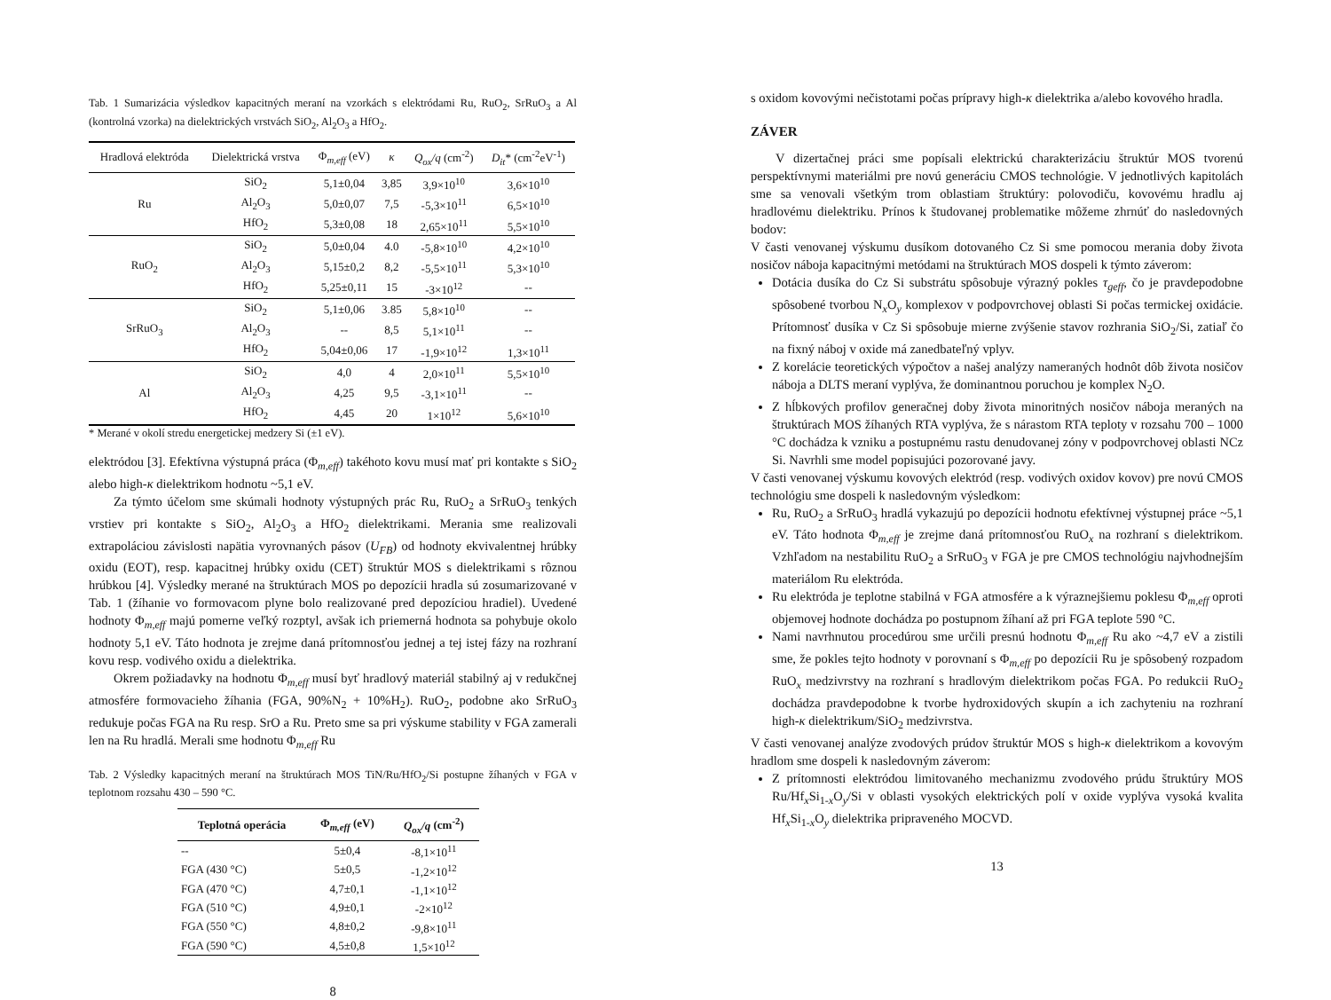Tab. 1 Sumarizácia výsledkov kapacitných meraní na vzorkách s elektródami Ru, RuO<sub>2</sub>, SrRuO<sub>3</sub> a Al (kontrolná vzorka) na dielektrických vrstvách SiO<sub>2</sub>, Al<sub>2</sub>O<sub>3</sub> a HfO<sub>2</sub>.
| Hradlová elektróda | Dielektrická vrstva | Φ<sub>m,eff</sub> (eV) | κ | Q<sub>ox</sub>/q (cm<sup>-2</sup>) | D<sub>it</sub> * (cm<sup>-2</sup>eV<sup>-1</sup>) |
| --- | --- | --- | --- | --- | --- |
| Ru | SiO<sub>2</sub> | 5,1±0,04 | 3,85 | 3,9×10<sup>10</sup> | 3,6×10<sup>10</sup> |
| | Al<sub>2</sub>O<sub>3</sub> | 5,0±0,07 | 7,5 | -5,3×10<sup>11</sup> | 6,5×10<sup>10</sup> |
| | HfO<sub>2</sub> | 5,3±0,08 | 18 | 2,65×10<sup>11</sup> | 5,5×10<sup>10</sup> |
| RuO<sub>2</sub> | SiO<sub>2</sub> | 5,0±0,04 | 4.0 | -5,8×10<sup>10</sup> | 4,2×10<sup>10</sup> |
| | Al<sub>2</sub>O<sub>3</sub> | 5,15±0,2 | 8,2 | -5,5×10<sup>11</sup> | 5,3×10<sup>10</sup> |
| | HfO<sub>2</sub> | 5,25±0,11 | 15 | -3×10<sup>12</sup> | -- |
| SrRuO<sub>3</sub> | SiO<sub>2</sub> | 5,1±0,06 | 3.85 | 5,8×10<sup>10</sup> | -- |
| | Al<sub>2</sub>O<sub>3</sub> | -- | 8,5 | 5,1×10<sup>11</sup> | -- |
| | HfO<sub>2</sub> | 5,04±0,06 | 17 | -1,9×10<sup>12</sup> | 1,3×10<sup>11</sup> |
| Al | SiO<sub>2</sub> | 4,0 | 4 | 2,0×10<sup>11</sup> | 5,5×10<sup>10</sup> |
| | Al<sub>2</sub>O<sub>3</sub> | 4,25 | 9,5 | -3,1×10<sup>11</sup> | -- |
| | HfO<sub>2</sub> | 4,45 | 20 | 1×10<sup>12</sup> | 5,6×10<sup>10</sup> |
* Merané v okolí stredu energetickej medzery Si (±1 eV).
elektródou [3]. Efektívna výstupná práca (Φ<sub>m,eff</sub>) takéhoto kovu musí mať pri kontakte s SiO<sub>2</sub> alebo high-κ dielektrikom hodnotu ~5,1 eV.
Za týmto účelom sme skúmali hodnoty výstupných prác Ru, RuO<sub>2</sub> a SrRuO<sub>3</sub> tenkých vrstiev pri kontakte s SiO<sub>2</sub>, Al<sub>2</sub>O<sub>3</sub> a HfO<sub>2</sub> dielektrikami. Merania sme realizovali extrapoláciou závislosti napätia vyrovnaných pásov (U<sub>FB</sub>) od hodnoty ekvivalentnej hrúbky oxidu (EOT), resp. kapacitnej hrúbky oxidu (CET) štruktúr MOS s dielektrikami s rôznou hrúbkou [4]. Výsledky merané na štruktúrach MOS po depozícii hradla sú zosumarizované v Tab. 1 (žíhanie vo formovacom plyne bolo realizované pred depozíciou hradiel). Uvedené hodnoty Φ<sub>m,eff</sub> majú pomerne veľký rozptyl, avšak ich priemerná hodnota sa pohybuje okolo hodnoty 5,1 eV. Táto hodnota je zrejme daná prítomnosťou jednej a tej istej fázy na rozhraní kovu resp. vodivého oxidu a dielektrika.
Okrem požiadavky na hodnotu Φ<sub>m,eff</sub> musí byť hradlový materiál stabilný aj v redukčnej atmosfére formovacieho žíhania (FGA, 90%N<sub>2</sub> + 10%H<sub>2</sub>). RuO<sub>2</sub>, podobne ako SrRuO<sub>3</sub> redukuje počas FGA na Ru resp. SrO a Ru. Preto sme sa pri výskume stability v FGA zamerali len na Ru hradlá. Merali sme hodnotu Φ<sub>m,eff</sub> Ru
Tab. 2 Výsledky kapacitných meraní na štruktúrach MOS TiN/Ru/HfO<sub>2</sub>/Si postupne žíhaných v FGA v teplotnom rozsahu 430 – 590 °C.
| Teplotná operácia | Φ<sub>m,eff</sub> (eV) | Q<sub>ox</sub>/q (cm<sup>-2</sup>) |
| --- | --- | --- |
| -- | 5±0,4 | -8,1×10<sup>11</sup> |
| FGA (430 °C) | 5±0,5 | -1,2×10<sup>12</sup> |
| FGA (470 °C) | 4,7±0,1 | -1,1×10<sup>12</sup> |
| FGA (510 °C) | 4,9±0,1 | -2×10<sup>12</sup> |
| FGA (550 °C) | 4,8±0,2 | -9,8×10<sup>11</sup> |
| FGA (590 °C) | 4,5±0,8 | 1,5×10<sup>12</sup> |
8
s oxidom kovovými nečistotami počas prípravy high-κ dielektrika a/alebo kovového hradla.
ZÁVER
V dizertačnej práci sme popísali elektrickú charakterizáciu štruktúr MOS tvorenú perspektívnymi materiálmi pre novú generáciu CMOS technológie. V jednotlivých kapitolách sme sa venovali všetkým trom oblastiam štruktúry: polovodiču, kovovému hradlu aj hradlovému dielektriku. Prínos k študovanej problematike môžeme zhrnúť do nasledovných bodov:
V časti venovanej výskumu dusíkom dotovaného Cz Si sme pomocou merania doby života nosičov náboja kapacitnými metódami na štruktúrach MOS dospeli k týmto záverom:
Dotácia dusíka do Cz Si substrátu spôsobuje výrazný pokles τ<sub>geff</sub>, čo je pravdepodobne spôsobené tvorbou N<sub>x</sub>O<sub>y</sub> komplexov v podpovrchovej oblasti Si počas termickej oxidácie. Prítomnosť dusíka v Cz Si spôsobuje mierne zvýšenie stavov rozhrania SiO<sub>2</sub>/Si, zatiaľ čo na fixný náboj v oxide má zanedbateľný vplyv.
Z korelácie teoretických výpočtov a našej analýzy nameraných hodnôt dôb života nosičov náboja a DLTS meraní vyplýva, že dominantnou poruchou je komplex N<sub>2</sub>O.
Z hĺbkových profilov generačnej doby života minoritných nosičov náboja meraných na štruktúrach MOS žíhaných RTA vyplýva, že s nárastom RTA teploty v rozsahu 700 – 1000 °C dochádza k vzniku a postupnému rastu denudovanej zóny v podpovrchovej oblasti NCz Si. Navrhli sme model popisujúci pozorované javy.
V časti venovanej výskumu kovových elektród (resp. vodivých oxidov kovov) pre novú CMOS technológiu sme dospeli k nasledovným výsledkom:
Ru, RuO<sub>2</sub> a SrRuO<sub>3</sub> hradlá vykazujú po depozícii hodnotu efektívnej výstupnej práce ~5,1 eV. Táto hodnota Φ<sub>m,eff</sub> je zrejme daná prítomnosťou RuO<sub>x</sub> na rozhraní s dielektrikom. Vzhľadom na nestabilitu RuO<sub>2</sub> a SrRuO<sub>3</sub> v FGA je pre CMOS technológiu najvhodnejším materiálom Ru elektróda.
Ru elektróda je teplotne stabilná v FGA atmosfére a k výraznejšiemu poklesu Φ<sub>m,eff</sub> oproti objemovej hodnote dochádza po postupnom žíhaní až pri FGA teplote 590 °C.
Nami navrhnutou procedúrou sme určili presnú hodnotu Φ<sub>m,eff</sub> Ru ako ~4,7 eV a zistili sme, že pokles tejto hodnoty v porovnaní s Φ<sub>m,eff</sub> po depozícii Ru je spôsobený rozpadom RuO<sub>x</sub> medzivrstvy na rozhraní s hradlovým dielektrikom počas FGA. Po redukcii RuO<sub>2</sub> dochádza pravdepodobne k tvorbe hydroxidových skupín a ich zachyteniu na rozhraní high-κ dielektrikum/SiO<sub>2</sub> medzivrstva.
V časti venovanej analýze zvodových prúdov štruktúr MOS s high-κ dielektrikom a kovovým hradlom sme dospeli k nasledovným záverom:
Z prítomnosti elektródou limitovaného mechanizmu zvodového prúdu štruktúry MOS Ru/Hf<sub>x</sub>Si<sub>1-x</sub>O<sub>y</sub>/Si v oblasti vysokých elektrických polí v oxide vyplýva vysoká kvalita Hf<sub>x</sub>Si<sub>1-x</sub>O<sub>y</sub> dielektrika pripraveného MOCVD.
13